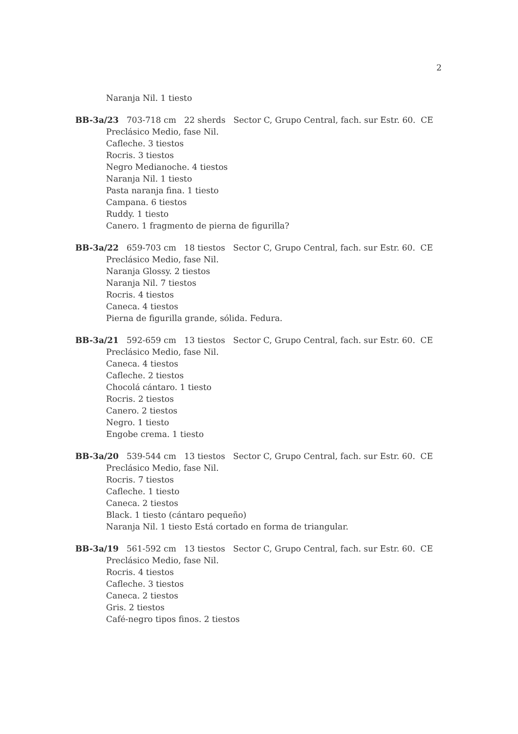2
Naranja Nil. 1 tiesto
BB-3a/23 703-718 cm 22 sherds Sector C, Grupo Central, fach. sur Estr. 60. CE
Preclásico Medio, fase Nil.
Cafleche. 3 tiestos
Rocris. 3 tiestos
Negro Medianoche. 4 tiestos
Naranja Nil. 1 tiesto
Pasta naranja fina. 1 tiesto
Campana. 6 tiestos
Ruddy. 1 tiesto
Canero. 1 fragmento de pierna de figurilla?
BB-3a/22 659-703 cm 18 tiestos Sector C, Grupo Central, fach. sur Estr. 60. CE
Preclásico Medio, fase Nil.
Naranja Glossy. 2 tiestos
Naranja Nil. 7 tiestos
Rocris. 4 tiestos
Caneca. 4 tiestos
Pierna de figurilla grande, sólida. Fedura.
BB-3a/21 592-659 cm 13 tiestos Sector C, Grupo Central, fach. sur Estr. 60. CE
Preclásico Medio, fase Nil.
Caneca. 4 tiestos
Cafleche. 2 tiestos
Chocolá cántaro. 1 tiesto
Rocris. 2 tiestos
Canero. 2 tiestos
Negro. 1 tiesto
Engobe crema. 1 tiesto
BB-3a/20 539-544 cm 13 tiestos Sector C, Grupo Central, fach. sur Estr. 60. CE
Preclásico Medio, fase Nil.
Rocris. 7 tiestos
Cafleche. 1 tiesto
Caneca. 2 tiestos
Black. 1 tiesto (cántaro pequeño)
Naranja Nil. 1 tiesto Está cortado en forma de triangular.
BB-3a/19 561-592 cm 13 tiestos Sector C, Grupo Central, fach. sur Estr. 60. CE
Preclásico Medio, fase Nil.
Rocris. 4 tiestos
Cafleche. 3 tiestos
Caneca. 2 tiestos
Gris. 2 tiestos
Café-negro tipos finos. 2 tiestos